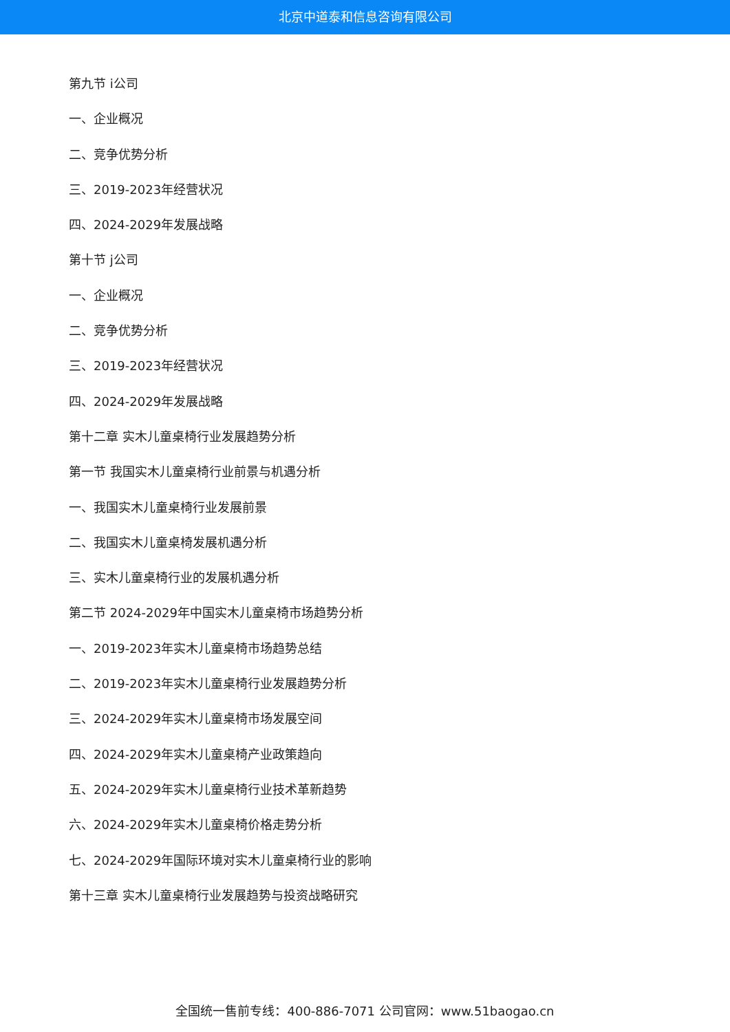北京中道泰和信息咨询有限公司
第九节 i公司
一、企业概况
二、竞争优势分析
三、2019-2023年经营状况
四、2024-2029年发展战略
第十节 j公司
一、企业概况
二、竞争优势分析
三、2019-2023年经营状况
四、2024-2029年发展战略
第十二章 实木儿童桌椅行业发展趋势分析
第一节 我国实木儿童桌椅行业前景与机遇分析
一、我国实木儿童桌椅行业发展前景
二、我国实木儿童桌椅发展机遇分析
三、实木儿童桌椅行业的发展机遇分析
第二节 2024-2029年中国实木儿童桌椅市场趋势分析
一、2019-2023年实木儿童桌椅市场趋势总结
二、2019-2023年实木儿童桌椅行业发展趋势分析
三、2024-2029年实木儿童桌椅市场发展空间
四、2024-2029年实木儿童桌椅产业政策趋向
五、2024-2029年实木儿童桌椅行业技术革新趋势
六、2024-2029年实木儿童桌椅价格走势分析
七、2024-2029年国际环境对实木儿童桌椅行业的影响
第十三章 实木儿童桌椅行业发展趋势与投资战略研究
全国统一售前专线：400-886-7071 公司官网：www.51baogao.cn